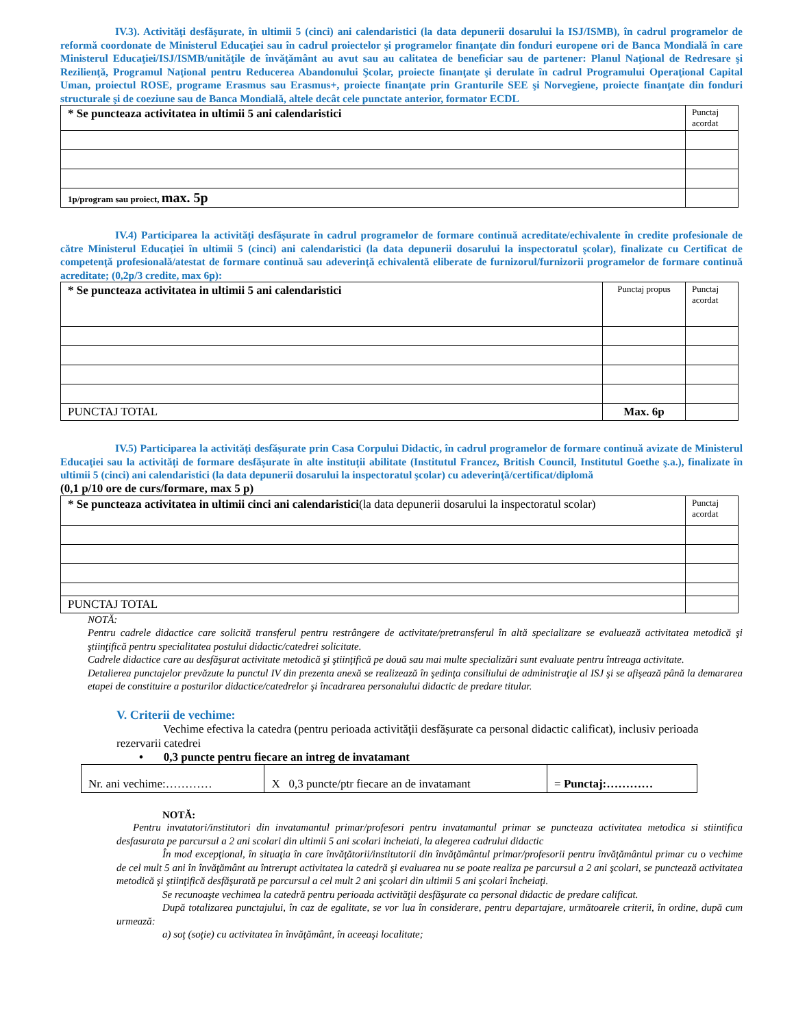IV.3). Activităţi desfăşurate, în ultimii 5 (cinci) ani calendaristici (la data depunerii dosarului la ISJ/ISMB), în cadrul programelor de reformă coordonate de Ministerul Educaţiei sau în cadrul proiectelor şi programelor finanţate din fonduri europene ori de Banca Mondială în care Ministerul Educaţiei/ISJ/ISMB/unităţile de învăţământ au avut sau au calitatea de beneficiar sau de partener: Planul Naţional de Redresare şi Rezilienţă, Programul Naţional pentru Reducerea Abandonului Şcolar, proiecte finanţate şi derulate în cadrul Programului Operaţional Capital Uman, proiectul ROSE, programe Erasmus sau Erasmus+, proiecte finanţate prin Granturile SEE şi Norvegiene, proiecte finanţate din fonduri structurale şi de coeziune sau de Banca Mondială, altele decât cele punctate anterior, formator ECDL
| * Se puncteaza activitatea in ultimii 5 ani calendaristici | Punctaj acordat |
| 1p/program sau proiect, max. 5p | |
IV.4) Participarea la activități desfășurate în cadrul programelor de formare continuă acreditate/echivalente în credite profesionale de către Ministerul Educaţiei în ultimii 5 (cinci) ani calendaristici (la data depunerii dosarului la inspectoratul şcolar), finalizate cu Certificat de competenţă profesională/atestat de formare continuă sau adeverinţă echivalentă eliberate de furnizorul/furnizorii programelor de formare continuă acreditate; (0,2p/3 credite, max 6p):
| * Se puncteaza activitatea in ultimii 5 ani calendaristici | Punctaj propus | Punctaj acordat |
| PUNCTAJ TOTAL | Max. 6p | |
IV.5) Participarea la activități desfășurate prin Casa Corpului Didactic, în cadrul programelor de formare continuă avizate de Ministerul Educaţiei sau la activități de formare desfășurate în alte instituții abilitate (Institutul Francez, British Council, Institutul Goethe ş.a.), finalizate în ultimii 5 (cinci) ani calendaristici (la data depunerii dosarului la inspectoratul şcolar) cu adeverinţă/certificat/diplomă
(0,1 p/10 ore de curs/formare, max 5 p)
| * Se puncteaza activitatea in ultimii cinci ani calendaristici (la data depunerii dosarului la inspectoratul scolar) | Punctaj acordat |
| PUNCTAJ TOTAL | |
NOTĂ:
Pentru cadrele didactice care solicită transferul pentru restrângere de activitate/pretransferul în altă specializare se evaluează activitatea metodică şi ştiinţifică pentru specialitatea postului didactic/catedrei solicitate.
Cadrele didactice care au desfăşurat activitate metodică şi ştiinţifică pe două sau mai multe specializări sunt evaluate pentru întreaga activitate.
Detalierea punctajelor prevăzute la punctul IV din prezenta anexă se realizează în şedinţa consiliului de administraţie al ISJ şi se afişează până la demararea etapei de constituire a posturilor didactice/catedrelor şi încadrarea personalului didactic de predare titular.
V. Criterii de vechime:
Vechime efectiva la catedra (pentru perioada activităţii desfășurate ca personal didactic calificat), inclusiv perioada rezervarii catedrei
• 0,3 puncte pentru fiecare an intreg de invatamant
| Nr. ani vechime:………… | X 0,3 puncte/ptr fiecare an de invatamant | = Punctaj:………… |
NOTĂ:
Pentru invatatori/institutori din invatamantul primar/profesori pentru invatamantul primar se puncteaza activitatea metodica si stiintifica desfasurata pe parcursul a 2 ani scolari din ultimii 5 ani scolari incheiati, la alegerea cadrului didactic
În mod excepţional, în situaţia în care învăţătorii/institutorii din învăţământul primar/profesorii pentru învăţământul primar cu o vechime de cel mult 5 ani în învăţământ au întrerupt activitatea la catedră şi evaluarea nu se poate realiza pe parcursul a 2 ani şcolari, se punctează activitatea metodică şi ştiinţifică desfăşurată pe parcursul a cel mult 2 ani şcolari din ultimii 5 ani şcolari încheiaţi.
Se recunoaşte vechimea la catedră pentru perioada activităţii desfăşurate ca personal didactic de predare calificat.
După totalizarea punctajului, în caz de egalitate, se vor lua în considerare, pentru departajare, următoarele criterii, în ordine, după cum urmează:
a) soţ (soţie) cu activitatea în învăţământ, în aceeaşi localitate;